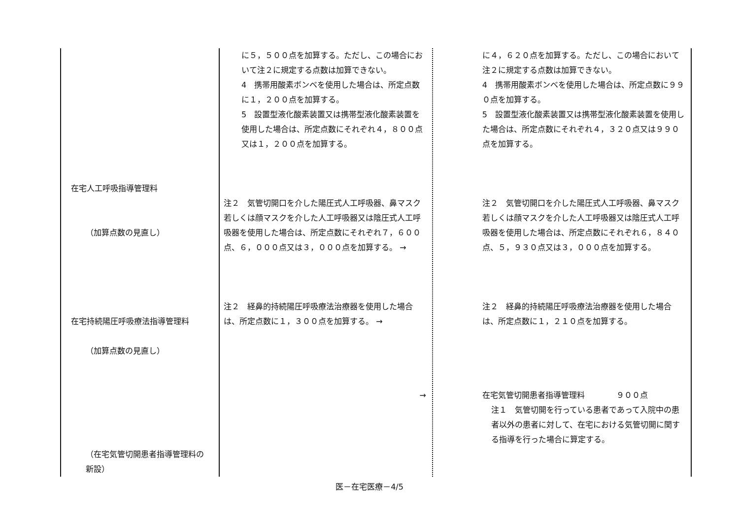| 在宅人工呼吸指導管理料 （加算点数の見直し） 在宅持続陽圧呼吸療法指導管理料 （加算点数の見直し） （在宅気管切開患者指導管理料の 新設） | に５，５００点を加算する。ただし、この場合において注２に規定する点数は加算できない。 4 携帯用酸素ボンベを使用した場合は、所定点数に１，２００点を加算する。 5 設置型液化酸素装置又は携帯型液化酸素装置を使用した場合は、所定点数にそれぞれ４，８００点又は１，２００点を加算する。 注２ 気管切開口を介した陽圧式人工呼吸器、鼻マスク若しくは顔マスクを介した人工呼吸器又は陰圧式人工呼吸器を使用した場合は、所定点数にそれぞれ７，６００点、６，０００点又は３，０００点を加算する。 → 注２ 経鼻的持続陽圧呼吸療法治療器を使用した場合は、所定点数に１，３００点を加算する。 → → | に４，６２０点を加算する。ただし、この場合において注２に規定する点数は加算できない。 4 携帯用酸素ボンベを使用した場合は、所定点数に９９０点を加算する。 5 設置型液化酸素装置又は携帯型液化酸素装置を使用した場合は、所定点数にそれぞれ４，３２０点又は９９０点を加算する。 注２ 気管切開口を介した陽圧式人工呼吸器、鼻マスク若しくは顔マスクを介した人工呼吸器又は陰圧式人工呼吸器を使用した場合は、所定点数にそれぞれ６，８４０点、５，９３０点又は３，０００点を加算する。 注２ 経鼻的持続陽圧呼吸療法治療器を使用した場合は、所定点数に１，２１０点を加算する。 在宅気管切開患者指導管理料 ９００点 注１ 気管切開を行っている患者であって入院中の患者以外の患者に対して、在宅における気管切開に関する指導を行った場合に算定する。 |
医－在宅医療－4/5